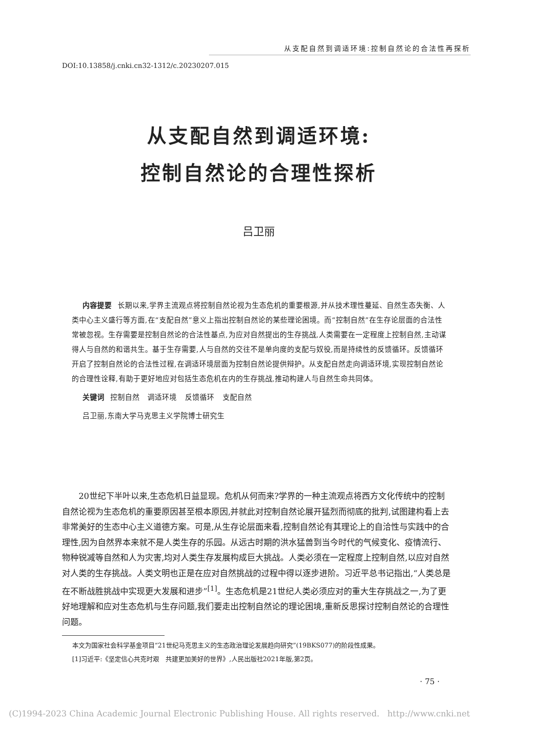从支配自然到调适环境:控制自然论的合法性再探析
DOI:10.13858/j.cnki.cn32-1312/c.20230207.015
从支配自然到调适环境:
控制自然论的合理性探析
吕卫丽
内容提要 长期以来,学界主流观点将控制自然论视为生态危机的重要根源,并从技术理性蔓延、自然生态失衡、人类中心主义盛行等方面,在“支配自然”意义上指出控制自然论的某些理论困境。而“控制自然”在生存论层面的合法性常被忽视。生存需要是控制自然论的合法性基点,为应对自然提出的生存挑战,人类需要在一定程度上控制自然,主动谋得人与自然的和谐共生。基于生存需要,人与自然的交往不是单向度的支配与奴役,而是持续性的反馈循环。反馈循环开启了控制自然论的合法性过程,在调适环境层面为控制自然论提供辩护。从支配自然走向调适环境,实现控制自然论的合理性诠释,有助于更好地应对包括生态危机在内的生存挑战,推动构建人与自然生命共同体。
关键词 控制自然 调适环境 反馈循环 支配自然
吕卫丽,东南大学马克思主义学院博士研究生
20世纪下半叶以来,生态危机日益显现。危机从何而来?学界的一种主流观点将西方文化传统中的控制自然论视为生态危机的重要原因甚至根本原因,并就此对控制自然论展开猛烈而彻底的批判,试图建构看上去非常美好的生态中心主义道德方案。可是,从生存论层面来看,控制自然论有其理论上的自洽性与实践中的合理性,因为自然界本来就不是人类生存的乐园。从远古时期的洪水猛兽到当今时代的气候变化、疫情流行、物种锐减等自然和人为灾害,均对人类生存发展构成巨大挑战。人类必须在一定程度上控制自然,以应对自然对人类的生存挑战。人类文明也正是在应对自然挑战的过程中得以逐步进阶。习近平总书记指出,“人类总是在不断战胜挑战中实现更大发展和进步”<sup>[1]</sup>。生态危机是21世纪人类必须应对的重大生存挑战之一,为了更好地理解和应对生态危机与生存问题,我们要走出控制自然论的理论困境,重新反思探讨控制自然论的合理性问题。
本文为国家社会科学基金项目“21世纪马克思主义的生态政治理论发展趋向研究”(19BKS077)的阶段性成果。
[1]习近平:《坚定信心共克时艰　共建更加美好的世界》,人民出版社2021年版,第2页。
· 75 ·
(C)1994-2023 China Academic Journal Electronic Publishing House. All rights reserved. http://www.cnki.net